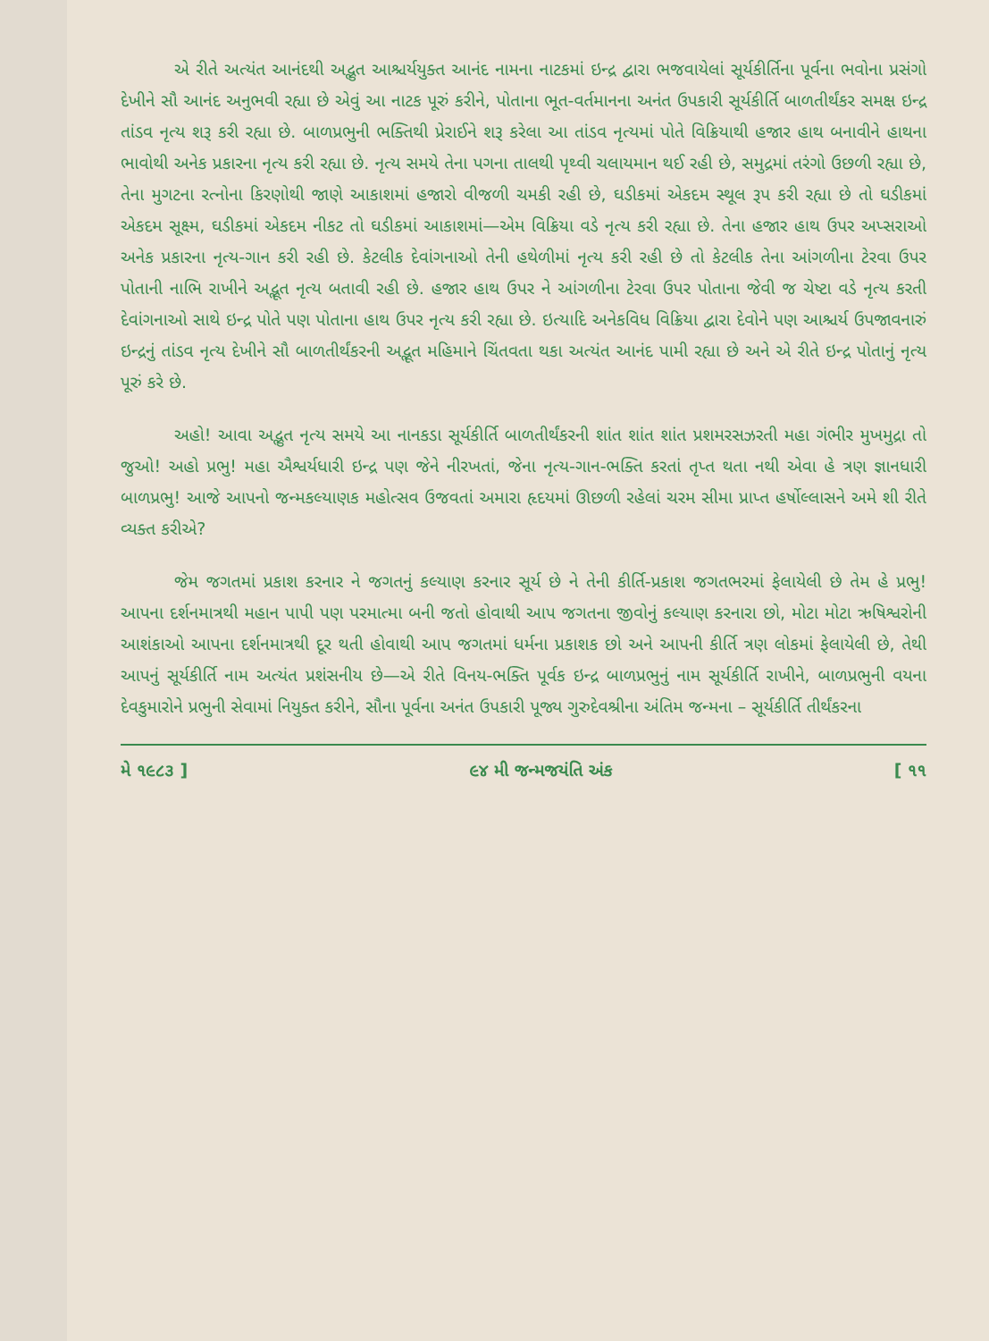એ રીતે અત્યંત આનંદથી અદ્ભુત આશ્ચર્યયુક્ત આનંદ નામના નાટકમાં ઇન્દ્ર દ્વારા ભજવાયેલાં સૂર્યકીર્તિના પૂર્વના ભવોના પ્રસંગો દેખીને સૌ આનંદ અનુભવી રહ્યા છે એવું આ નાટક પૂરું કરીને, પોતાના ભૂત-વર્તમાનના અનંત ઉપકારી સૂર્યકીર્તિ બાળતીર્થંકર સમક્ષ ઇન્દ્ર તાંડવ નૃત્ય શરૂ કરી રહ્યા છે. બાળપ્રભુની ભક્તિથી પ્રેરાઈને શરૂ કરેલા આ તાંડવ નૃત્યમાં પોતે વિક્રિયાથી હજાર હાથ બનાવીને હાથના ભાવોથી અનેક પ્રકારના નૃત્ય કરી રહ્યા છે. નૃત્ય સમયે તેના પગના તાલથી પૃથ્વી ચલાયમાન થઈ રહી છે, સમુદ્રમાં તરંગો ઉછળી રહ્યા છે, તેના મુગટના રત્નોના કિરણોથી જાણે આકાશમાં હજારો વીજળી ચમકી રહી છે, ઘડીકમાં એકદમ સ્થૂલ રૂપ કરી રહ્યા છે તો ઘડીકમાં એકદમ સૂક્ષ્મ, ઘડીકમાં એકદમ નીકટ તો ઘડીકમાં આકાશમાં—એમ વિક્રિયા વડે નૃત્ય કરી રહ્યા છે. તેના હજાર હાથ ઉપર અપ્સરાઓ અનેક પ્રકારના નૃત્ય-ગાન કરી રહી છે. કેટલીક દેવાંગનાઓ તેની હથેળીમાં નૃત્ય કરી રહી છે તો કેટલીક તેના આંગળીના ટેરવા ઉપર પોતાની નાભિ રાખીને અદ્ભૂત નૃત્ય બતાવી રહી છે. હજાર હાથ ઉપર ને આંગળીના ટેરવા ઉપર પોતાના જેવી જ ચેષ્ટા વડે નૃત્ય કરતી દેવાંગનાઓ સાથે ઇન્દ્ર પોતે પણ પોતાના હાથ ઉપર નૃત્ય કરી રહ્યા છે. ઇત્યાદિ અનેકવિધ વિક્રિયા દ્વારા દેવોને પણ આશ્ચર્ય ઉપજાવનારું ઇન્દ્રનું તાંડવ નૃત્ય દેખીને સૌ બાળતીર્થંકરની અદ્ભૂત મહિમાને ચિંતવતા થકા અત્યંત આનંદ પામી રહ્યા છે અને એ રીતે ઇન્દ્ર પોતાનું નૃત્ય પૂરું કરે છે.
અહો! આવા અદ્ભુત નૃત્ય સમયે આ નાનકડા સૂર્યકીર્તિ બાળતીર્થંકરની શાંત શાંત શાંત પ્રશમરસઝરતી મહા ગંભીર મુખમુદ્રા તો જુઓ! અહો પ્રભુ! મહા ઐશ્વર્યધારી ઇન્દ્ર પણ જેને નીરખતાં, જેના નૃત્ય-ગાન-ભક્તિ કરતાં તૃપ્ત થતા નથી એવા હે ત્રણ જ્ઞાનધારી બાળપ્રભુ! આજે આપનો જન્મકલ્યાણક મહોત્સવ ઉજવતાં અમારા હૃદયમાં ઊછળી રહેલાં ચરમ સીમા પ્રાપ્ત હર્ષોલ્લાસને અમે શી રીતે વ્યક્ત કરીએ?
જેમ જગતમાં પ્રકાશ કરનાર ને જગતનું કલ્યાણ કરનાર સૂર્ય છે ને તેની કીર્તિ-પ્રકાશ જગતભરમાં ફેલાયેલી છે તેમ હે પ્રભુ! આપના દર્શનમાત્રથી મહાન પાપી પણ પરમાત્મા બની જતો હોવાથી આપ જગતના જીવોનું કલ્યાણ કરનારા છો, મોટા મોટા ઋષિશ્વરોની આશંકાઓ આપના દર્શનમાત્રથી દૂર થતી હોવાથી આપ જગતમાં ધર્મના પ્રકાશક છો અને આપની કીર્તિ ત્રણ લોકમાં ફેલાયેલી છે, તેથી આપનું સૂર્યકીર્તિ નામ અત્યંત પ્રશંસનીય છે—એ રીતે વિનય-ભક્તિ પૂર્વક ઇન્દ્ર બાળપ્રભુનું નામ સૂર્યકીર્તિ રાખીને, બાળપ્રભુની વયના દેવકુમારોને પ્રભુની સેવામાં નિયુક્ત કરીને, સૌના પૂર્વના અનંત ઉપકારી પૂજ્ય ગુરુદેવશ્રીના અંતિમ જન્મના – સૂર્યકીર્તિ તીર્થંકરના
મે ૧૯૮૩ ] ૯૪ મી જન્મજયંતિ અંક [ ૧૧